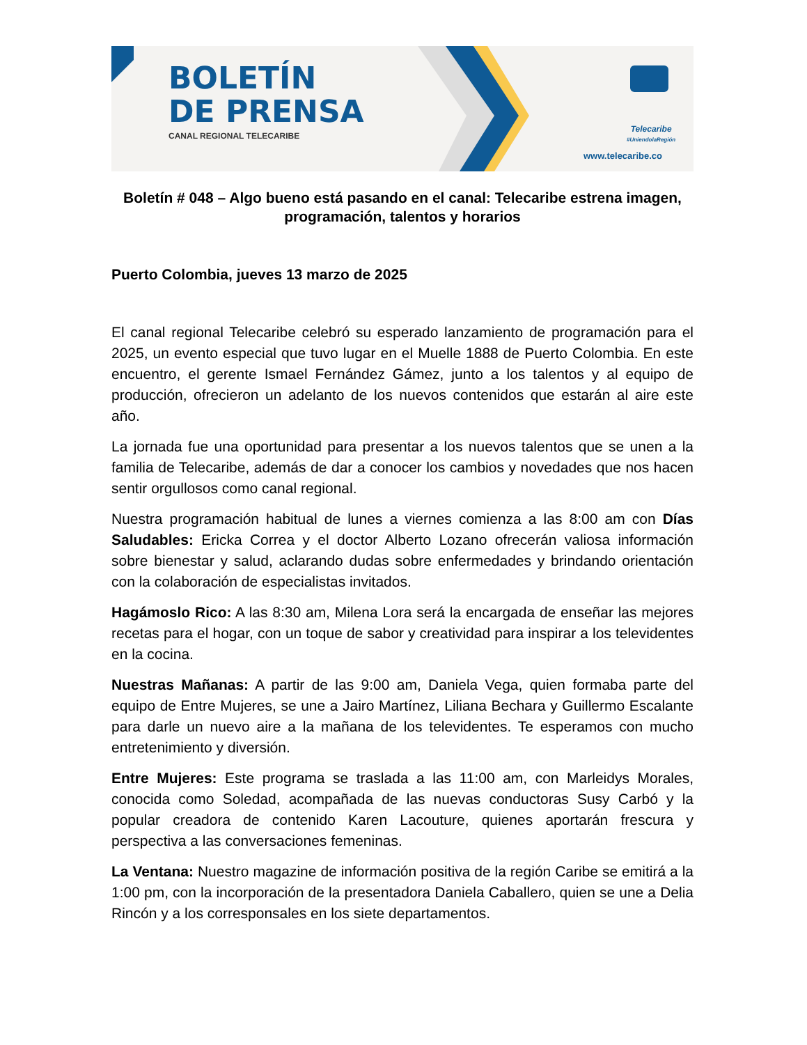BOLETÍN
DE PRENSA
CANAL REGIONAL TELECARIBE
Telecaribe
#UniendolaRegión
www.telecaribe.co
Boletín # 048 – Algo bueno está pasando en el canal: Telecaribe estrena imagen, programación, talentos y horarios
Puerto Colombia, jueves 13 marzo de 2025
El canal regional Telecaribe celebró su esperado lanzamiento de programación para el 2025, un evento especial que tuvo lugar en el Muelle 1888 de Puerto Colombia. En este encuentro, el gerente Ismael Fernández Gámez, junto a los talentos y al equipo de producción, ofrecieron un adelanto de los nuevos contenidos que estarán al aire este año.
La jornada fue una oportunidad para presentar a los nuevos talentos que se unen a la familia de Telecaribe, además de dar a conocer los cambios y novedades que nos hacen sentir orgullosos como canal regional.
Nuestra programación habitual de lunes a viernes comienza a las 8:00 am con Días Saludables: Ericka Correa y el doctor Alberto Lozano ofrecerán valiosa información sobre bienestar y salud, aclarando dudas sobre enfermedades y brindando orientación con la colaboración de especialistas invitados.
Hagámoslo Rico: A las 8:30 am, Milena Lora será la encargada de enseñar las mejores recetas para el hogar, con un toque de sabor y creatividad para inspirar a los televidentes en la cocina.
Nuestras Mañanas: A partir de las 9:00 am, Daniela Vega, quien formaba parte del equipo de Entre Mujeres, se une a Jairo Martínez, Liliana Bechara y Guillermo Escalante para darle un nuevo aire a la mañana de los televidentes. Te esperamos con mucho entretenimiento y diversión.
Entre Mujeres: Este programa se traslada a las 11:00 am, con Marleidys Morales, conocida como Soledad, acompañada de las nuevas conductoras Susy Carbó y la popular creadora de contenido Karen Lacouture, quienes aportarán frescura y perspectiva a las conversaciones femeninas.
La Ventana: Nuestro magazine de información positiva de la región Caribe se emitirá a la 1:00 pm, con la incorporación de la presentadora Daniela Caballero, quien se une a Delia Rincón y a los corresponsales en los siete departamentos.